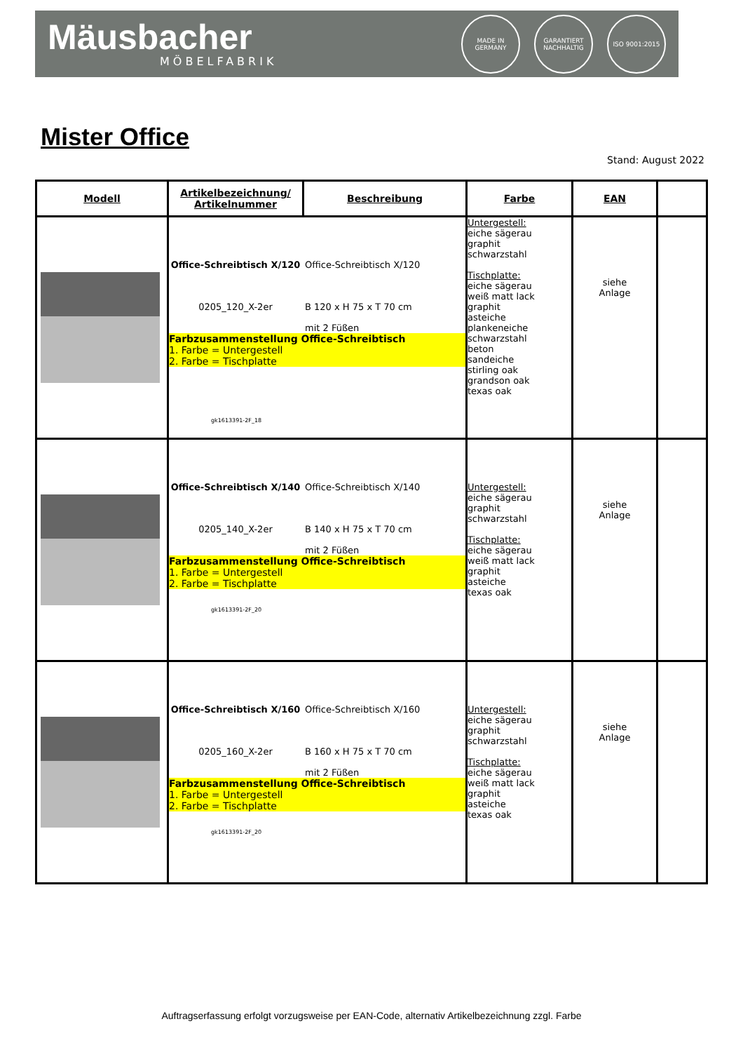Mäusbacher
MÖBELFABRIK
MADE IN GERMANY
GARANTIERT NACHHALTIG
ISO 9001:2015
Mister Office
Stand: August 2022
| Modell | Artikelbezeichnung/ Artikelnummer | Beschreibung | Farbe | EAN | |
| --- | --- | --- | --- | --- | --- |
| | Office-Schreibtisch X/120 0205_120_X-2er Office-Schreibtisch X/120 B 120 x H 75 x T 70 cm mit 2 Füßen Farbzusammenstellung Office-Schreibtisch 1. Farbe = Untergestell 2. Farbe = Tischplatte gk1613391-2F_18 | | Untergestell: eiche sägerau graphit schwarzstahl Tischplatte: eiche sägerau weiß matt lack graphit asteiche plankeneiche schwarzstahl beton sandeiche stirling oak grandson oak texas oak | siehe Anlage | |
| | Office-Schreibtisch X/140 0205_140_X-2er Office-Schreibtisch X/140 B 140 x H 75 x T 70 cm mit 2 Füßen Farbzusammenstellung Office-Schreibtisch 1. Farbe = Untergestell 2. Farbe = Tischplatte gk1613391-2F_20 | | Untergestell: eiche sägerau graphit schwarzstahl Tischplatte: eiche sägerau weiß matt lack graphit asteiche texas oak | siehe Anlage | |
| | Office-Schreibtisch X/160 0205_160_X-2er Office-Schreibtisch X/160 B 160 x H 75 x T 70 cm mit 2 Füßen Farbzusammenstellung Office-Schreibtisch 1. Farbe = Untergestell 2. Farbe = Tischplatte gk1613391-2F_20 | | Untergestell: eiche sägerau graphit schwarzstahl Tischplatte: eiche sägerau weiß matt lack graphit asteiche texas oak | siehe Anlage | |
Auftragserfassung erfolgt vorzugsweise per EAN-Code, alternativ Artikelbezeichnung zzgl. Farbe